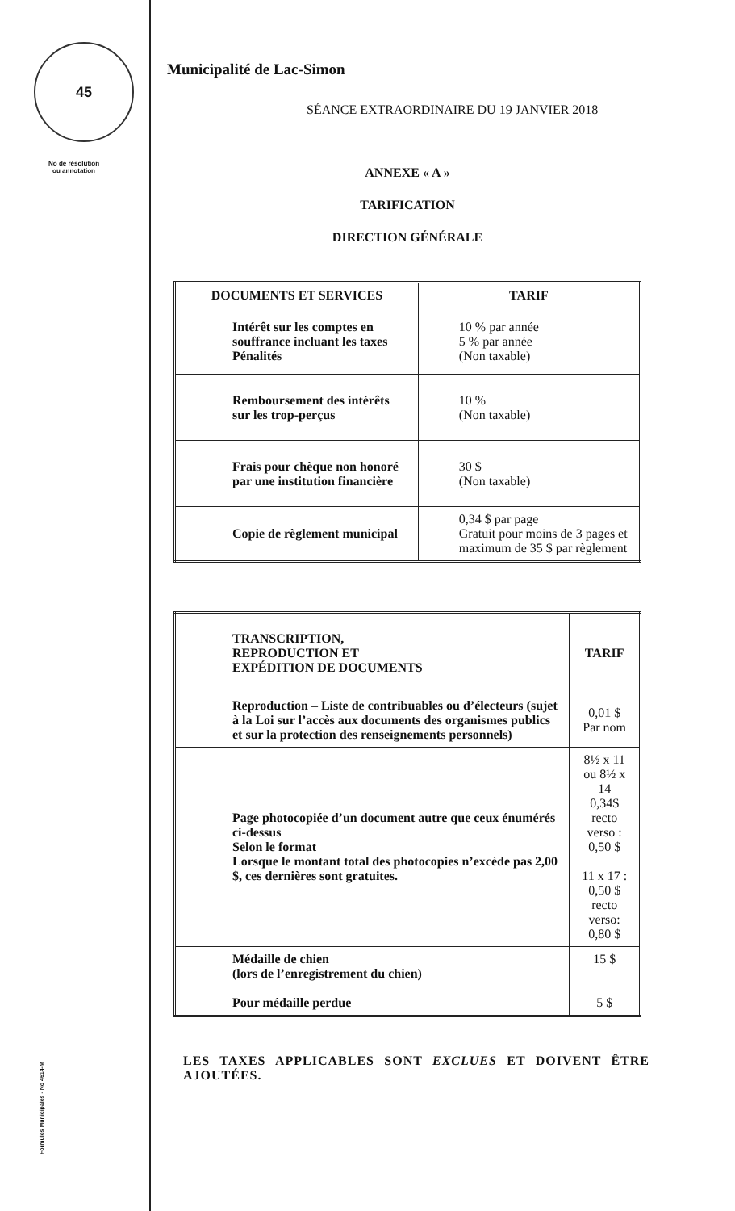45
No de résolution
ou annotation
Formules Municipales - No 4614-M
Municipalité de Lac-Simon
SÉANCE EXTRAORDINAIRE DU 19 JANVIER 2018
ANNEXE « A »
TARIFICATION
DIRECTION GÉNÉRALE
| DOCUMENTS ET SERVICES | TARIF |
| --- | --- |
| Intérêt sur les comptes en souffrance incluant les taxes Pénalités | 10 % par année 5 % par année (Non taxable) |
| Remboursement des intérêts sur les trop-perçus | 10 % (Non taxable) |
| Frais pour chèque non honoré par une institution financière | 30 $ (Non taxable) |
| Copie de règlement municipal | 0,34 $ par page Gratuit pour moins de 3 pages et maximum de 35 $ par règlement |
| TRANSCRIPTION, REPRODUCTION ET EXPÉDITION DE DOCUMENTS | TARIF |
| --- | --- |
| Reproduction – Liste de contribuables ou d’électeurs (sujet à la Loi sur l’accès aux documents des organismes publics et sur la protection des renseignements personnels) | 0,01 $ Par nom |
| Page photocopiée d’un document autre que ceux énumérés ci-dessus Selon le format Lorsque le montant total des photocopies n’excède pas 2,00 $, ces dernières sont gratuites. | 8½ x 11 ou 8½ x 14 0,34$ recto verso : 0,50 $ 11 x 17 : 0,50 $ recto verso: 0,80 $ |
| Médaille de chien (lors de l’enregistrement du chien) Pour médaille perdue | 15 $ 5 $ |
LES TAXES APPLICABLES SONT EXCLUES ET DOIVENT ÊTRE AJOUTÉES.